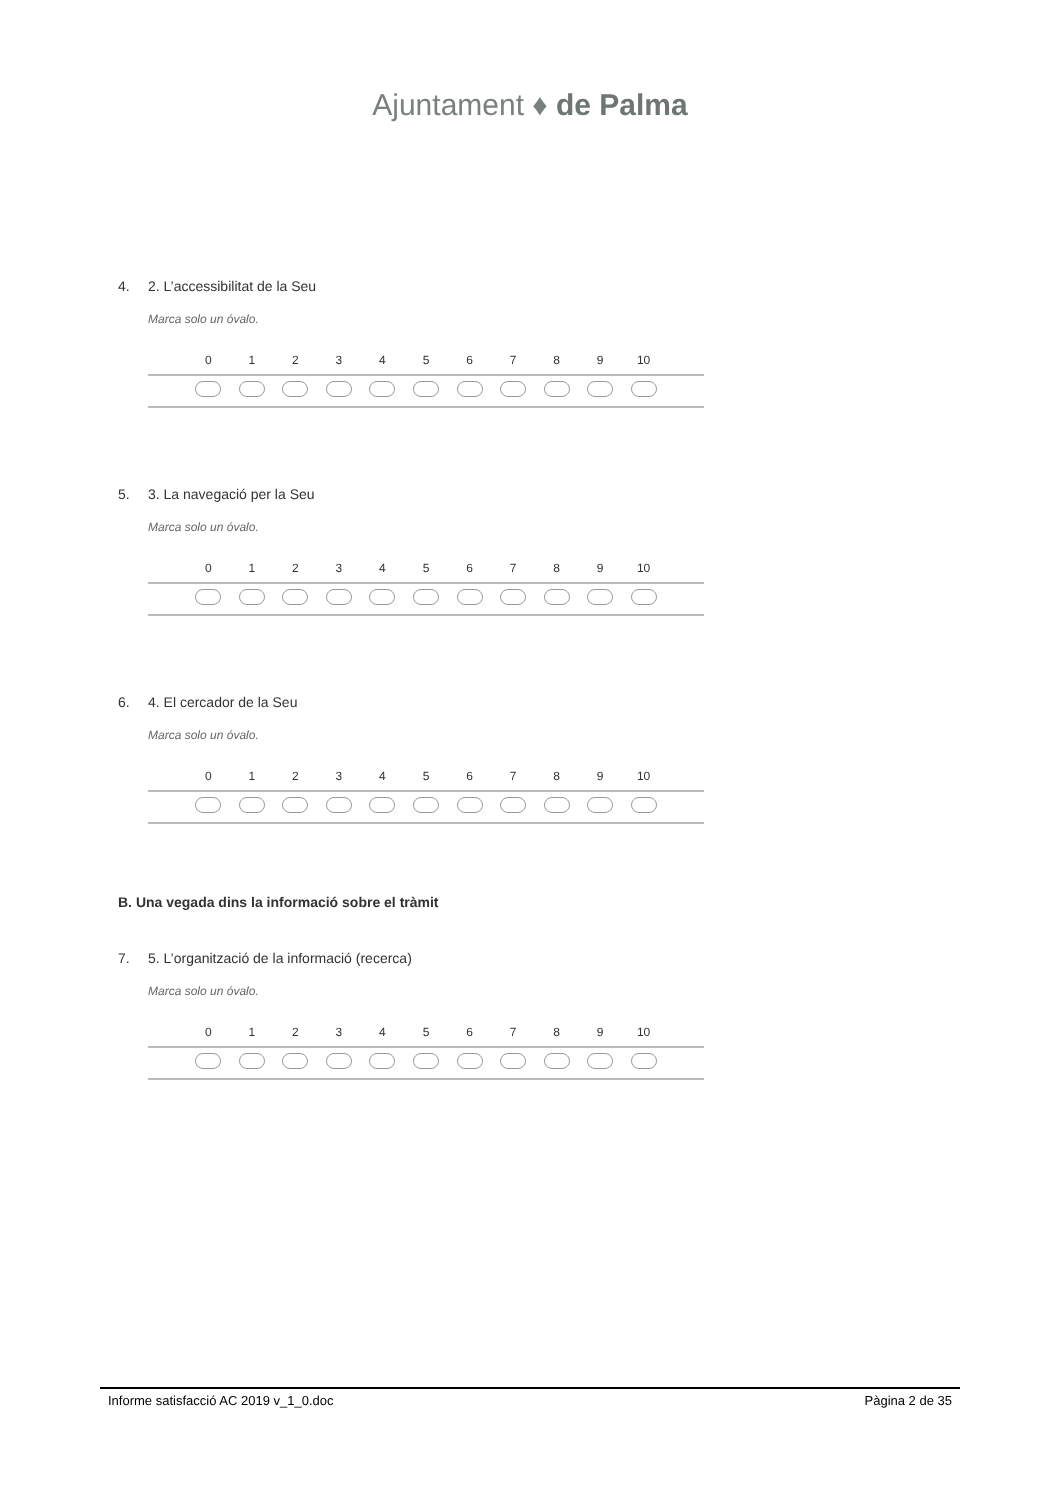Ajuntament ♦ de Palma
4. 2. L’accessibilitat de la Seu
Marca solo un óvalo.
| | 0 | 1 | 2 | 3 | 4 | 5 | 6 | 7 | 8 | 9 | 10 | |
| --- | --- | --- | --- | --- | --- | --- | --- | --- | --- | --- | --- | --- |
5. 3. La navegació per la Seu
Marca solo un óvalo.
| | 0 | 1 | 2 | 3 | 4 | 5 | 6 | 7 | 8 | 9 | 10 | |
| --- | --- | --- | --- | --- | --- | --- | --- | --- | --- | --- | --- | --- |
6. 4. El cercador de la Seu
Marca solo un óvalo.
| | 0 | 1 | 2 | 3 | 4 | 5 | 6 | 7 | 8 | 9 | 10 | |
| --- | --- | --- | --- | --- | --- | --- | --- | --- | --- | --- | --- | --- |
B. Una vegada dins la informació sobre el tràmit
7. 5. L’organització de la informació (recerca)
Marca solo un óvalo.
| | 0 | 1 | 2 | 3 | 4 | 5 | 6 | 7 | 8 | 9 | 10 | |
| --- | --- | --- | --- | --- | --- | --- | --- | --- | --- | --- | --- | --- |
Informe satisfacció AC 2019 v_1_0.doc Pàgina 2 de 35